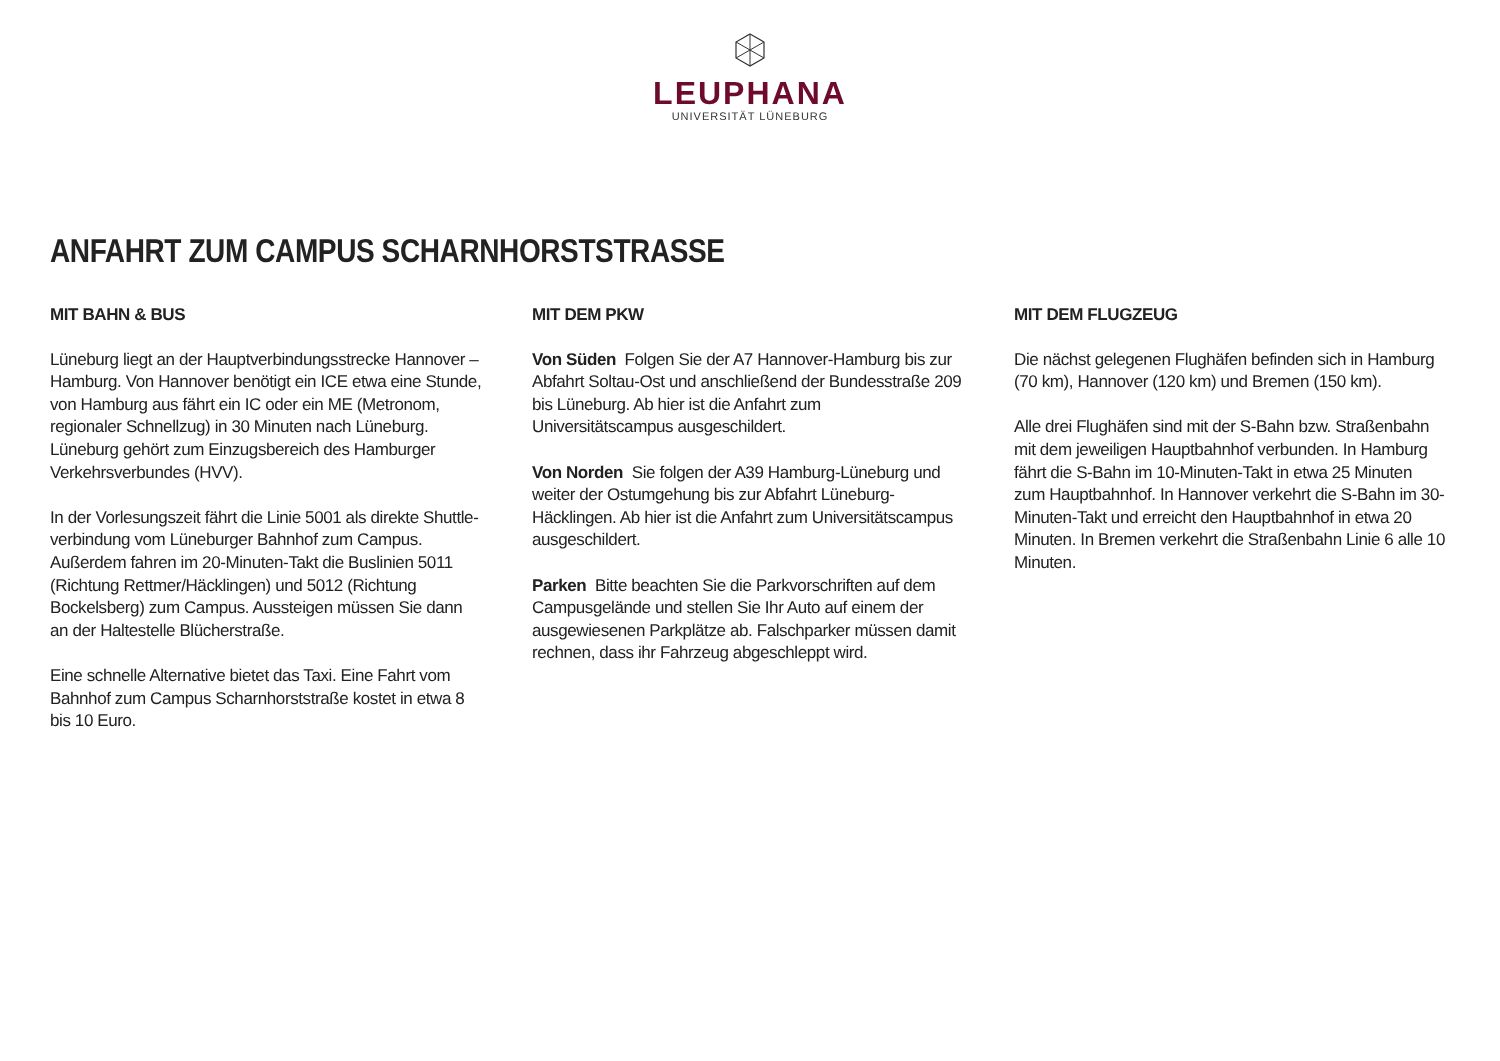LEUPHANA
UNIVERSITÄT LÜNEBURG
ANFAHRT ZUM CAMPUS SCHARNHORSTSTRASSE
MIT BAHN & BUS
Lüneburg liegt an der Hauptverbindungsstrecke Hannover – Hamburg. Von Hannover benötigt ein ICE etwa eine Stunde, von Hamburg aus fährt ein IC oder ein ME (Metronom, regionaler Schnellzug) in 30 Minuten nach Lüneburg. Lüneburg gehört zum Einzugsbereich des Hamburger Verkehrsverbundes (HVV).
In der Vorlesungszeit fährt die Linie 5001 als direkte Shuttle­verbindung vom Lüneburger Bahnhof zum Campus. Außerdem fahren im 20-Minuten-Takt die Buslinien 5011 (Richtung Rettmer/Häcklingen) und 5012 (Richtung Bockelsberg) zum Campus. Aussteigen müssen Sie dann an der Haltestelle Blücherstraße.
Eine schnelle Alternative bietet das Taxi. Eine Fahrt vom Bahnhof zum Campus Scharnhorststraße kostet in etwa 8 bis 10 Euro.
MIT DEM PKW
Von Süden Folgen Sie der A7 Hannover-Hamburg bis zur Abfahrt Soltau-Ost und anschließend der Bundesstraße 209 bis Lüneburg. Ab hier ist die Anfahrt zum Universitätscampus ausgeschildert.
Von Norden Sie folgen der A39 Hamburg-Lüneburg und weiter der Ostumgehung bis zur Abfahrt Lüneburg-Häcklingen. Ab hier ist die Anfahrt zum Universitätscampus ausgeschildert.
Parken Bitte beachten Sie die Parkvorschriften auf dem Campusgelände und stellen Sie Ihr Auto auf einem der ausgewiesenen Parkplätze ab. Falschparker müssen damit rechnen, dass ihr Fahrzeug abgeschleppt wird.
MIT DEM FLUGZEUG
Die nächst gelegenen Flughäfen befinden sich in Hamburg (70 km), Hannover (120 km) und Bremen (150 km).
Alle drei Flughäfen sind mit der S-Bahn bzw. Straßenbahn mit dem jeweiligen Hauptbahnhof verbunden. In Hamburg fährt die S-Bahn im 10-Minuten-Takt in etwa 25 Minuten zum Hauptbahnhof. In Hannover verkehrt die S-Bahn im 30-Minuten-Takt und erreicht den Hauptbahnhof in etwa 20 Minuten. In Bremen verkehrt die Straßenbahn Linie 6 alle 10 Minuten.